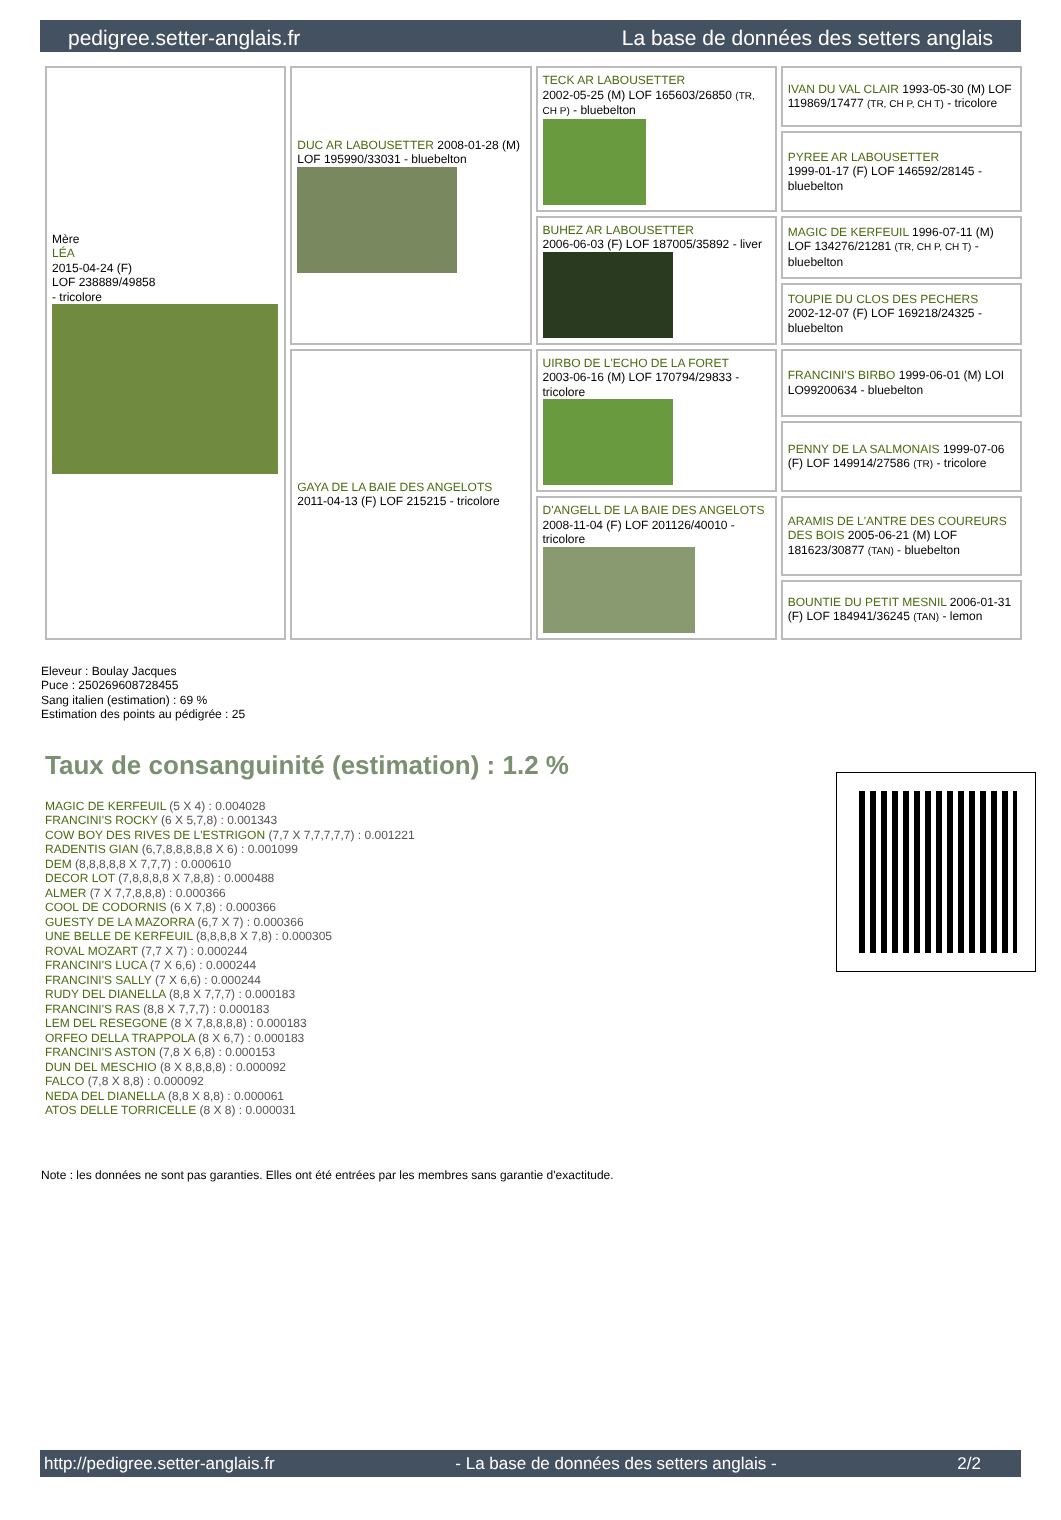pedigree.setter-anglais.fr La base de données des setters anglais
| Mère LÉA 2015-04-24 (F) LOF 238889/49858 - tricolore | DUC AR LABOUSETTER 2008-01-28 (M) LOF 195990/33031 - bluebelton | TECK AR LABOUSETTER 2002-05-25 (M) LOF 165603/26850 (TR, CH P) - bluebelton | IVAN DU VAL CLAIR 1993-05-30 (M) LOF 119869/17477 (TR, CH P, CH T) - tricolore |
| | | | PYREE AR LABOUSETTER 1999-01-17 (F) LOF 146592/28145 - bluebelton |
| | | BUHEZ AR LABOUSETTER 2006-06-03 (F) LOF 187005/35892 - liver | MAGIC DE KERFEUIL 1996-07-11 (M) LOF 134276/21281 (TR, CH P, CH T) - bluebelton |
| | | | TOUPIE DU CLOS DES PECHERS 2002-12-07 (F) LOF 169218/24325 - bluebelton |
| | GAYA DE LA BAIE DES ANGELOTS 2011-04-13 (F) LOF 215215 - tricolore | UIRBO DE L'ECHO DE LA FORET 2003-06-16 (M) LOF 170794/29833 - tricolore | FRANCINI'S BIRBO 1999-06-01 (M) LOI LO99200634 - bluebelton |
| | | | PENNY DE LA SALMONAIS 1999-07-06 (F) LOF 149914/27586 (TR) - tricolore |
| | | D'ANGELL DE LA BAIE DES ANGELOTS 2008-11-04 (F) LOF 201126/40010 - tricolore | ARAMIS DE L'ANTRE DES COUREURS DES BOIS 2005-06-21 (M) LOF 181623/30877 (TAN) - bluebelton |
| | | | BOUNTIE DU PETIT MESNIL 2006-01-31 (F) LOF 184941/36245 (TAN) - lemon |
Eleveur : Boulay Jacques
Puce : 250269608728455
Sang italien (estimation) : 69 %
Estimation des points au pédigrée : 25
Taux de consanguinité (estimation) : 1.2 %
MAGIC DE KERFEUIL (5 X 4) : 0.004028
FRANCINI'S ROCKY (6 X 5,7,8) : 0.001343
COW BOY DES RIVES DE L'ESTRIGON (7,7 X 7,7,7,7,7) : 0.001221
RADENTIS GIAN (6,7,8,8,8,8,8 X 6) : 0.001099
DEM (8,8,8,8,8 X 7,7,7) : 0.000610
DECOR LOT (7,8,8,8,8 X 7,8,8) : 0.000488
ALMER (7 X 7,7,8,8,8) : 0.000366
COOL DE CODORNIS (6 X 7,8) : 0.000366
GUESTY DE LA MAZORRA (6,7 X 7) : 0.000366
UNE BELLE DE KERFEUIL (8,8,8,8 X 7,8) : 0.000305
ROVAL MOZART (7,7 X 7) : 0.000244
FRANCINI'S LUCA (7 X 6,6) : 0.000244
FRANCINI'S SALLY (7 X 6,6) : 0.000244
RUDY DEL DIANELLA (8,8 X 7,7,7) : 0.000183
FRANCINI'S RAS (8,8 X 7,7,7) : 0.000183
LEM DEL RESEGONE (8 X 7,8,8,8,8) : 0.000183
ORFEO DELLA TRAPPOLA (8 X 6,7) : 0.000183
FRANCINI'S ASTON (7,8 X 6,8) : 0.000153
DUN DEL MESCHIO (8 X 8,8,8,8) : 0.000092
FALCO (7,8 X 8,8) : 0.000092
NEDA DEL DIANELLA (8,8 X 8,8) : 0.000061
ATOS DELLE TORRICELLE (8 X 8) : 0.000031
Note : les données ne sont pas garanties. Elles ont été entrées par les membres sans garantie d'exactitude.
http://pedigree.setter-anglais.fr - La base de données des setters anglais - 2/2